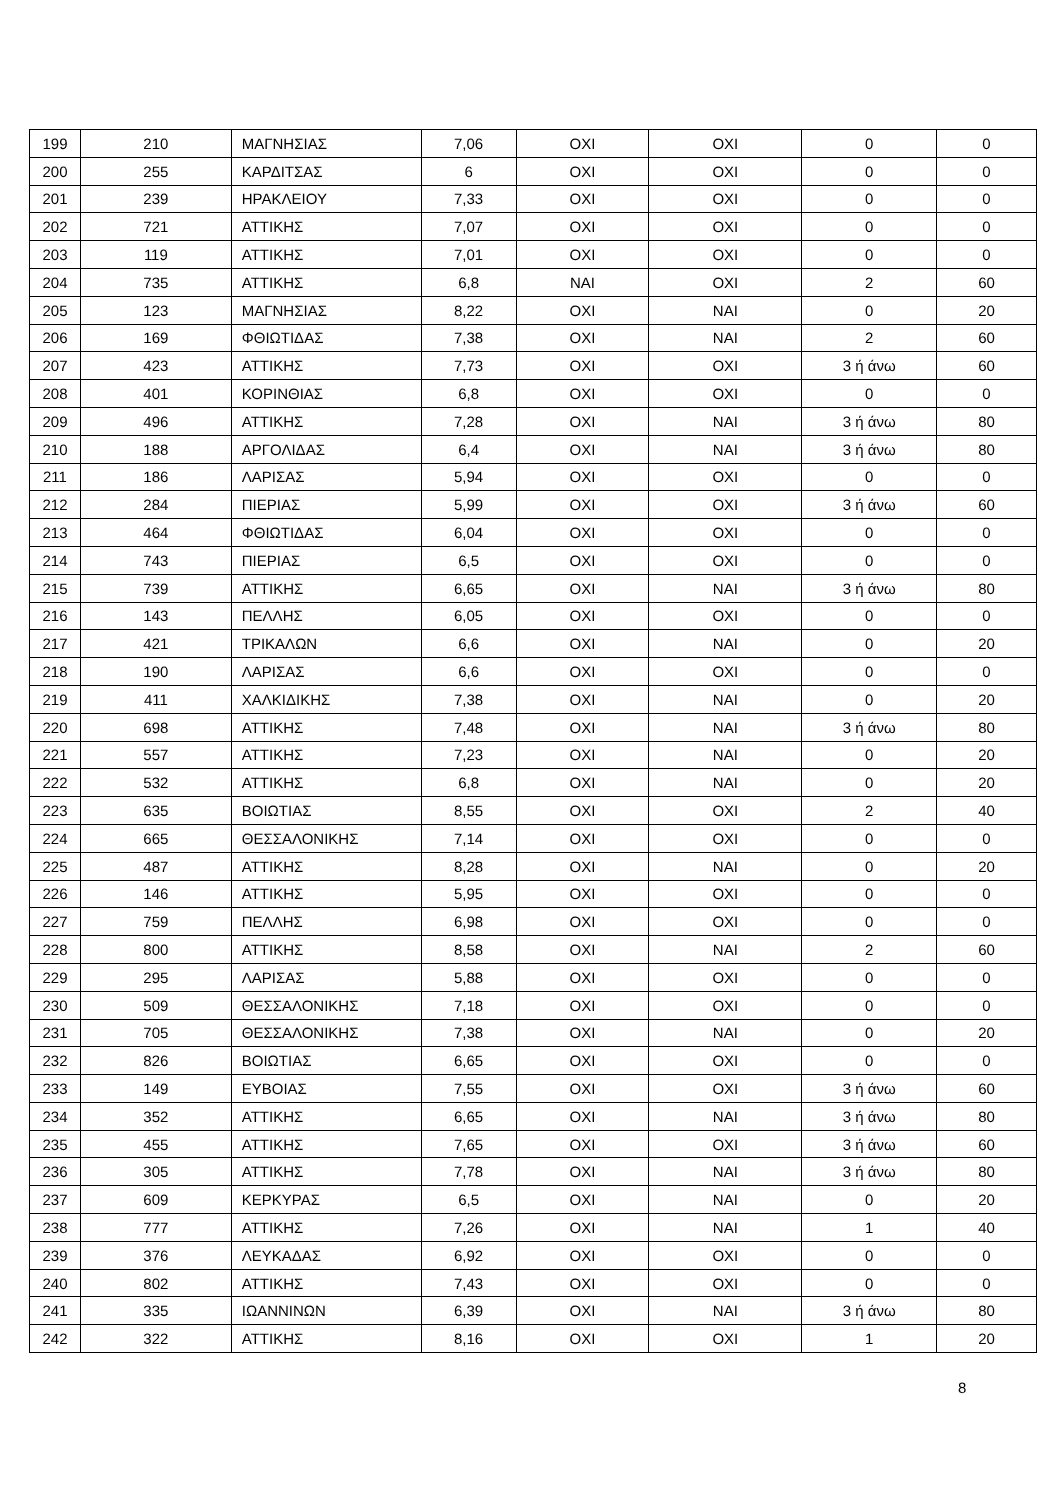| 199 | 210 | ΜΑΓΝΗΣΙΑΣ | 7,06 | ΟΧΙ | ΟΧΙ | 0 | 0 |
| 200 | 255 | ΚΑΡΔΙΤΣΑΣ | 6 | ΟΧΙ | ΟΧΙ | 0 | 0 |
| 201 | 239 | ΗΡΑΚΛΕΙΟΥ | 7,33 | ΟΧΙ | ΟΧΙ | 0 | 0 |
| 202 | 721 | ΑΤΤΙΚΗΣ | 7,07 | ΟΧΙ | ΟΧΙ | 0 | 0 |
| 203 | 119 | ΑΤΤΙΚΗΣ | 7,01 | ΟΧΙ | ΟΧΙ | 0 | 0 |
| 204 | 735 | ΑΤΤΙΚΗΣ | 6,8 | ΝΑΙ | ΟΧΙ | 2 | 60 |
| 205 | 123 | ΜΑΓΝΗΣΙΑΣ | 8,22 | ΟΧΙ | ΝΑΙ | 0 | 20 |
| 206 | 169 | ΦΘΙΩΤΙΔΑΣ | 7,38 | ΟΧΙ | ΝΑΙ | 2 | 60 |
| 207 | 423 | ΑΤΤΙΚΗΣ | 7,73 | ΟΧΙ | ΟΧΙ | 3 ή άνω | 60 |
| 208 | 401 | ΚΟΡΙΝΘΙΑΣ | 6,8 | ΟΧΙ | ΟΧΙ | 0 | 0 |
| 209 | 496 | ΑΤΤΙΚΗΣ | 7,28 | ΟΧΙ | ΝΑΙ | 3 ή άνω | 80 |
| 210 | 188 | ΑΡΓΟΛΙΔΑΣ | 6,4 | ΟΧΙ | ΝΑΙ | 3 ή άνω | 80 |
| 211 | 186 | ΛΑΡΙΣΑΣ | 5,94 | ΟΧΙ | ΟΧΙ | 0 | 0 |
| 212 | 284 | ΠΙΕΡΙΑΣ | 5,99 | ΟΧΙ | ΟΧΙ | 3 ή άνω | 60 |
| 213 | 464 | ΦΘΙΩΤΙΔΑΣ | 6,04 | ΟΧΙ | ΟΧΙ | 0 | 0 |
| 214 | 743 | ΠΙΕΡΙΑΣ | 6,5 | ΟΧΙ | ΟΧΙ | 0 | 0 |
| 215 | 739 | ΑΤΤΙΚΗΣ | 6,65 | ΟΧΙ | ΝΑΙ | 3 ή άνω | 80 |
| 216 | 143 | ΠΕΛΛΗΣ | 6,05 | ΟΧΙ | ΟΧΙ | 0 | 0 |
| 217 | 421 | ΤΡΙΚΑΛΩΝ | 6,6 | ΟΧΙ | ΝΑΙ | 0 | 20 |
| 218 | 190 | ΛΑΡΙΣΑΣ | 6,6 | ΟΧΙ | ΟΧΙ | 0 | 0 |
| 219 | 411 | ΧΑΛΚΙΔΙΚΗΣ | 7,38 | ΟΧΙ | ΝΑΙ | 0 | 20 |
| 220 | 698 | ΑΤΤΙΚΗΣ | 7,48 | ΟΧΙ | ΝΑΙ | 3 ή άνω | 80 |
| 221 | 557 | ΑΤΤΙΚΗΣ | 7,23 | ΟΧΙ | ΝΑΙ | 0 | 20 |
| 222 | 532 | ΑΤΤΙΚΗΣ | 6,8 | ΟΧΙ | ΝΑΙ | 0 | 20 |
| 223 | 635 | ΒΟΙΩΤΙΑΣ | 8,55 | ΟΧΙ | ΟΧΙ | 2 | 40 |
| 224 | 665 | ΘΕΣΣΑΛΟΝΙΚΗΣ | 7,14 | ΟΧΙ | ΟΧΙ | 0 | 0 |
| 225 | 487 | ΑΤΤΙΚΗΣ | 8,28 | ΟΧΙ | ΝΑΙ | 0 | 20 |
| 226 | 146 | ΑΤΤΙΚΗΣ | 5,95 | ΟΧΙ | ΟΧΙ | 0 | 0 |
| 227 | 759 | ΠΕΛΛΗΣ | 6,98 | ΟΧΙ | ΟΧΙ | 0 | 0 |
| 228 | 800 | ΑΤΤΙΚΗΣ | 8,58 | ΟΧΙ | ΝΑΙ | 2 | 60 |
| 229 | 295 | ΛΑΡΙΣΑΣ | 5,88 | ΟΧΙ | ΟΧΙ | 0 | 0 |
| 230 | 509 | ΘΕΣΣΑΛΟΝΙΚΗΣ | 7,18 | ΟΧΙ | ΟΧΙ | 0 | 0 |
| 231 | 705 | ΘΕΣΣΑΛΟΝΙΚΗΣ | 7,38 | ΟΧΙ | ΝΑΙ | 0 | 20 |
| 232 | 826 | ΒΟΙΩΤΙΑΣ | 6,65 | ΟΧΙ | ΟΧΙ | 0 | 0 |
| 233 | 149 | ΕΥΒΟΙΑΣ | 7,55 | ΟΧΙ | ΟΧΙ | 3 ή άνω | 60 |
| 234 | 352 | ΑΤΤΙΚΗΣ | 6,65 | ΟΧΙ | ΝΑΙ | 3 ή άνω | 80 |
| 235 | 455 | ΑΤΤΙΚΗΣ | 7,65 | ΟΧΙ | ΟΧΙ | 3 ή άνω | 60 |
| 236 | 305 | ΑΤΤΙΚΗΣ | 7,78 | ΟΧΙ | ΝΑΙ | 3 ή άνω | 80 |
| 237 | 609 | ΚΕΡΚΥΡΑΣ | 6,5 | ΟΧΙ | ΝΑΙ | 0 | 20 |
| 238 | 777 | ΑΤΤΙΚΗΣ | 7,26 | ΟΧΙ | ΝΑΙ | 1 | 40 |
| 239 | 376 | ΛΕΥΚΑΔΑΣ | 6,92 | ΟΧΙ | ΟΧΙ | 0 | 0 |
| 240 | 802 | ΑΤΤΙΚΗΣ | 7,43 | ΟΧΙ | ΟΧΙ | 0 | 0 |
| 241 | 335 | ΙΩΑΝΝΙΝΩΝ | 6,39 | ΟΧΙ | ΝΑΙ | 3 ή άνω | 80 |
| 242 | 322 | ΑΤΤΙΚΗΣ | 8,16 | ΟΧΙ | ΟΧΙ | 1 | 20 |
8